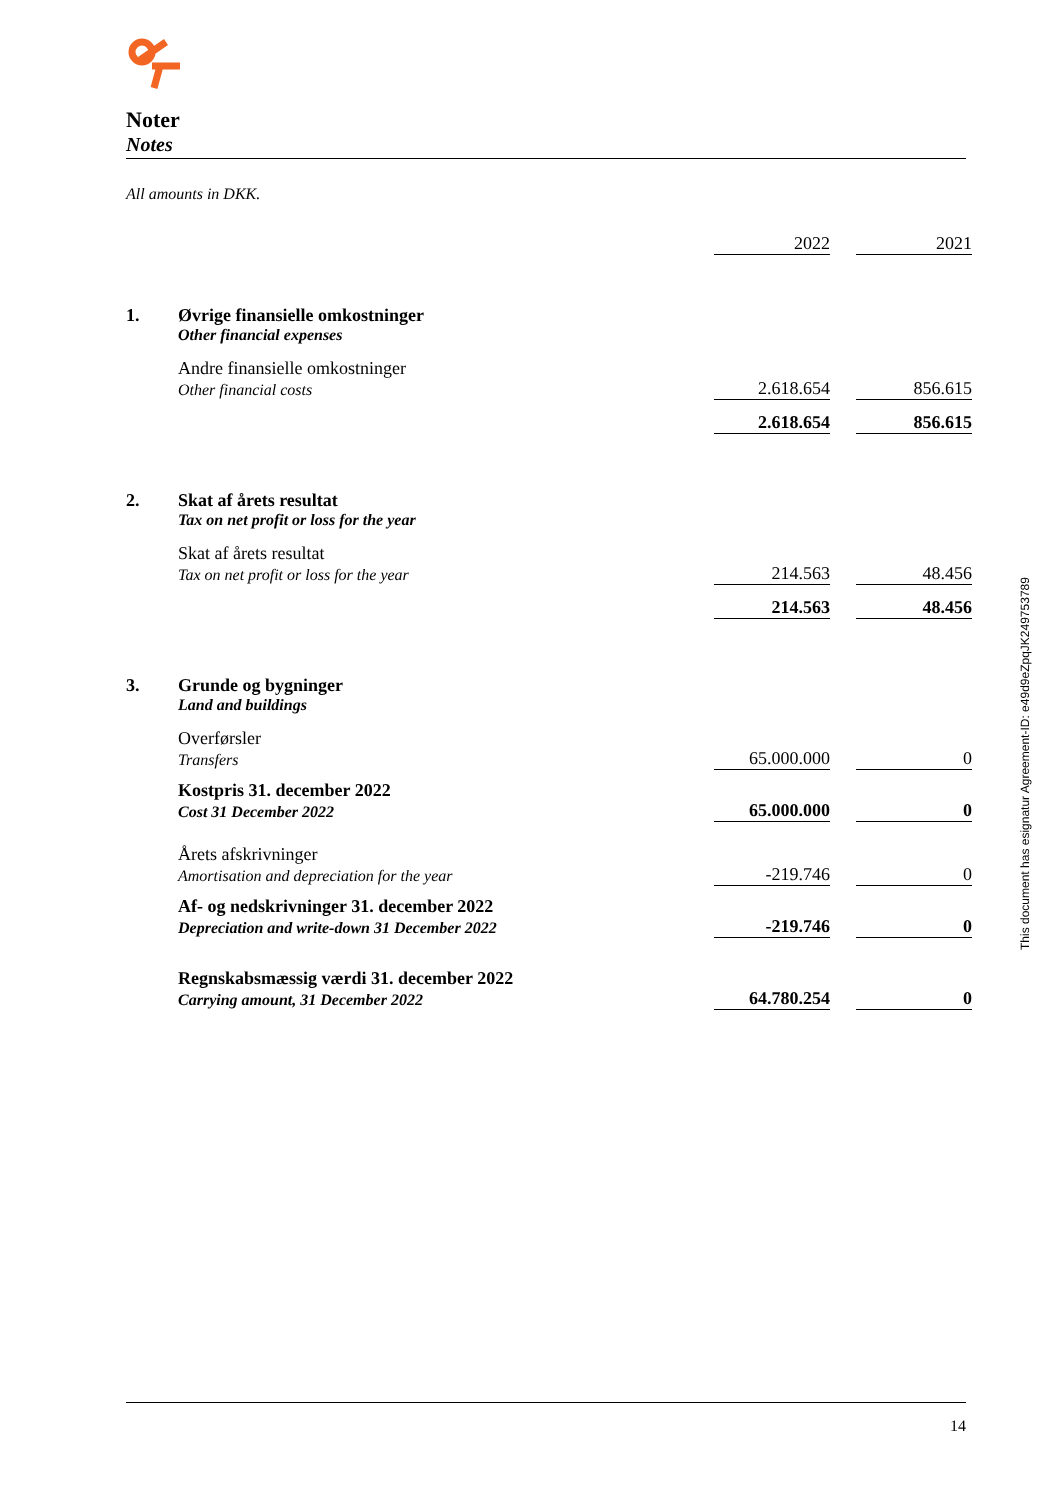Noter
Notes
All amounts in DKK.
| | | 2022 | | 2021 |
| 1. | Øvrige finansielle omkostninger Other financial expenses | | | |
| | Andre finansielle omkostninger Other financial costs | 2.618.654 | | 856.615 |
| | | 2.618.654 | | 856.615 |
| 2. | Skat af årets resultat Tax on net profit or loss for the year | | | |
| | Skat af årets resultat Tax on net profit or loss for the year | 214.563 | | 48.456 |
| | | 214.563 | | 48.456 |
| 3. | Grunde og bygninger Land and buildings | | | |
| | Overførsler Transfers | 65.000.000 | | 0 |
| | Kostpris 31. december 2022 Cost 31 December 2022 | 65.000.000 | | 0 |
| | Årets afskrivninger Amortisation and depreciation for the year | -219.746 | | 0 |
| | Af- og nedskrivninger 31. december 2022 Depreciation and write-down 31 December 2022 | -219.746 | | 0 |
| | Regnskabsmæssig værdi 31. december 2022 Carrying amount, 31 December 2022 | 64.780.254 | | 0 |
This document has esignatur Agreement-ID: e49d9eZpqJK249753789
14